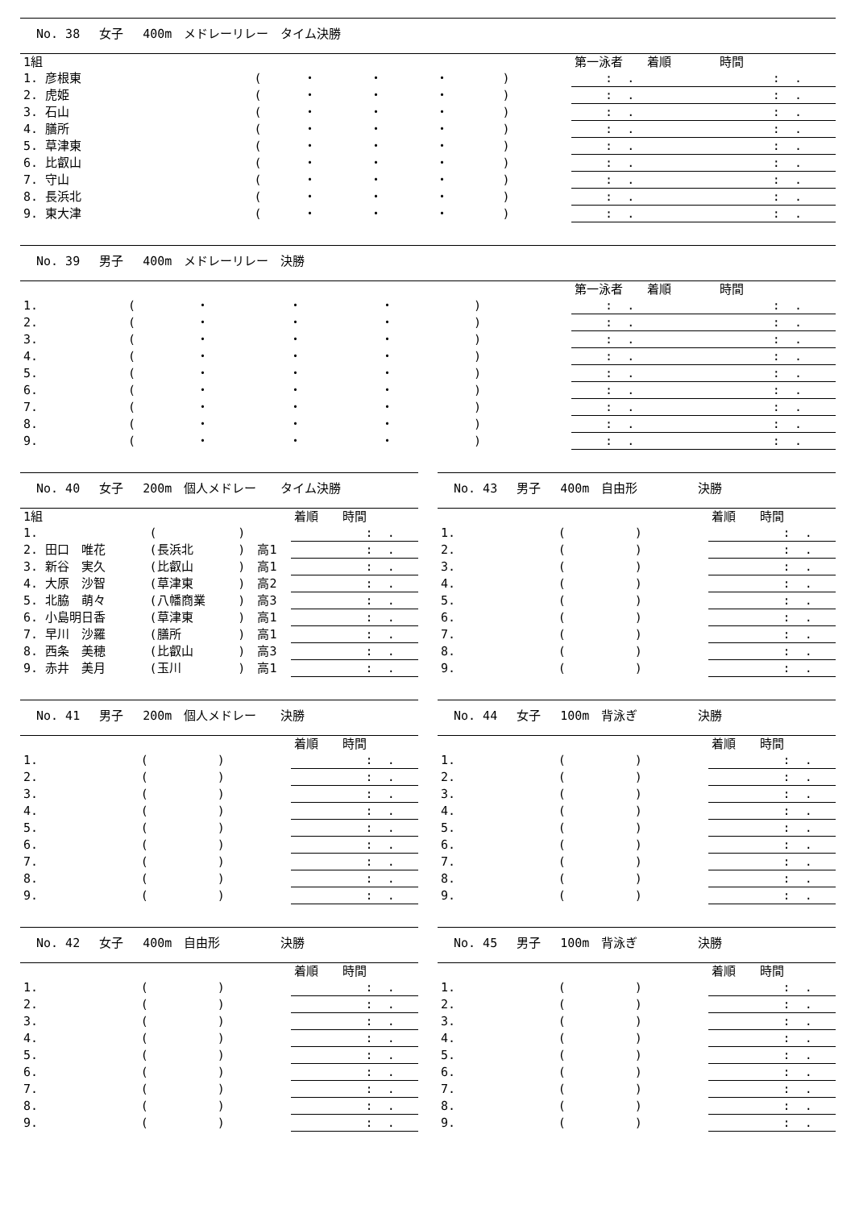No. 38　 女子　 400m　メドレーリレー　タイム決勝
| 1組 | | | | | | | 第一泳者 着順 時間 |
| --- | --- | --- | --- | --- | --- | --- | --- |
| 1. 彦根東 | ( | ・ | ・ | ・ | ) | | : . : . |
| 2. 虎姫 | ( | ・ | ・ | ・ | ) | | : . : . |
| 3. 石山 | ( | ・ | ・ | ・ | ) | | : . : . |
| 4. 膳所 | ( | ・ | ・ | ・ | ) | | : . : . |
| 5. 草津東 | ( | ・ | ・ | ・ | ) | | : . : . |
| 6. 比叡山 | ( | ・ | ・ | ・ | ) | | : . : . |
| 7. 守山 | ( | ・ | ・ | ・ | ) | | : . : . |
| 8. 長浜北 | ( | ・ | ・ | ・ | ) | | : . : . |
| 9. 東大津 | ( | ・ | ・ | ・ | ) | | : . : . |
No. 39　 男子　 400m　メドレーリレー　決勝
| | | | | | | | 第一泳者 着順 時間 |
| --- | --- | --- | --- | --- | --- | --- | --- |
| 1. | ( | ・ | ・ | ・ | ) | | : . : . |
| 2. | ( | ・ | ・ | ・ | ) | | : . : . |
| 3. | ( | ・ | ・ | ・ | ) | | : . : . |
| 4. | ( | ・ | ・ | ・ | ) | | : . : . |
| 5. | ( | ・ | ・ | ・ | ) | | : . : . |
| 6. | ( | ・ | ・ | ・ | ) | | : . : . |
| 7. | ( | ・ | ・ | ・ | ) | | : . : . |
| 8. | ( | ・ | ・ | ・ | ) | | : . : . |
| 9. | ( | ・ | ・ | ・ | ) | | : . : . |
No. 40　 女子　 200m　個人メドレー　　タイム決勝
| 1組 | | | | 着順 時間 |
| --- | --- | --- | --- | --- |
| 1. | ( | ) | | : . |
| 2. 田口 唯花 | (長浜北 | ) | 高1 | : . |
| 3. 新谷 実久 | (比叡山 | ) | 高1 | : . |
| 4. 大原 沙智 | (草津東 | ) | 高2 | : . |
| 5. 北脇 萌々 | (八幡商業 | ) | 高3 | : . |
| 6. 小島明日香 | (草津東 | ) | 高1 | : . |
| 7. 早川 沙羅 | (膳所 | ) | 高1 | : . |
| 8. 西条 美穂 | (比叡山 | ) | 高3 | : . |
| 9. 赤井 美月 | (玉川 | ) | 高1 | : . |
No. 43　 男子　 400m　自由形　　　　　決勝
| | | | 着順 時間 |
| --- | --- | --- | --- |
| 1. | ( | ) | : . |
| 2. | ( | ) | : . |
| 3. | ( | ) | : . |
| 4. | ( | ) | : . |
| 5. | ( | ) | : . |
| 6. | ( | ) | : . |
| 7. | ( | ) | : . |
| 8. | ( | ) | : . |
| 9. | ( | ) | : . |
No. 41　 男子　 200m　個人メドレー　　決勝
| | | | 着順 時間 |
| --- | --- | --- | --- |
| 1. | ( | ) | : . |
| 2. | ( | ) | : . |
| 3. | ( | ) | : . |
| 4. | ( | ) | : . |
| 5. | ( | ) | : . |
| 6. | ( | ) | : . |
| 7. | ( | ) | : . |
| 8. | ( | ) | : . |
| 9. | ( | ) | : . |
No. 44　 女子　 100m　背泳ぎ　　　　　決勝
| | | | 着順 時間 |
| --- | --- | --- | --- |
| 1. | ( | ) | : . |
| 2. | ( | ) | : . |
| 3. | ( | ) | : . |
| 4. | ( | ) | : . |
| 5. | ( | ) | : . |
| 6. | ( | ) | : . |
| 7. | ( | ) | : . |
| 8. | ( | ) | : . |
| 9. | ( | ) | : . |
No. 42　 女子　 400m　自由形　　　　　決勝
| | | | 着順 時間 |
| --- | --- | --- | --- |
| 1. | ( | ) | : . |
| 2. | ( | ) | : . |
| 3. | ( | ) | : . |
| 4. | ( | ) | : . |
| 5. | ( | ) | : . |
| 6. | ( | ) | : . |
| 7. | ( | ) | : . |
| 8. | ( | ) | : . |
| 9. | ( | ) | : . |
No. 45　 男子　 100m　背泳ぎ　　　　　決勝
| | | | 着順 時間 |
| --- | --- | --- | --- |
| 1. | ( | ) | : . |
| 2. | ( | ) | : . |
| 3. | ( | ) | : . |
| 4. | ( | ) | : . |
| 5. | ( | ) | : . |
| 6. | ( | ) | : . |
| 7. | ( | ) | : . |
| 8. | ( | ) | : . |
| 9. | ( | ) | : . |